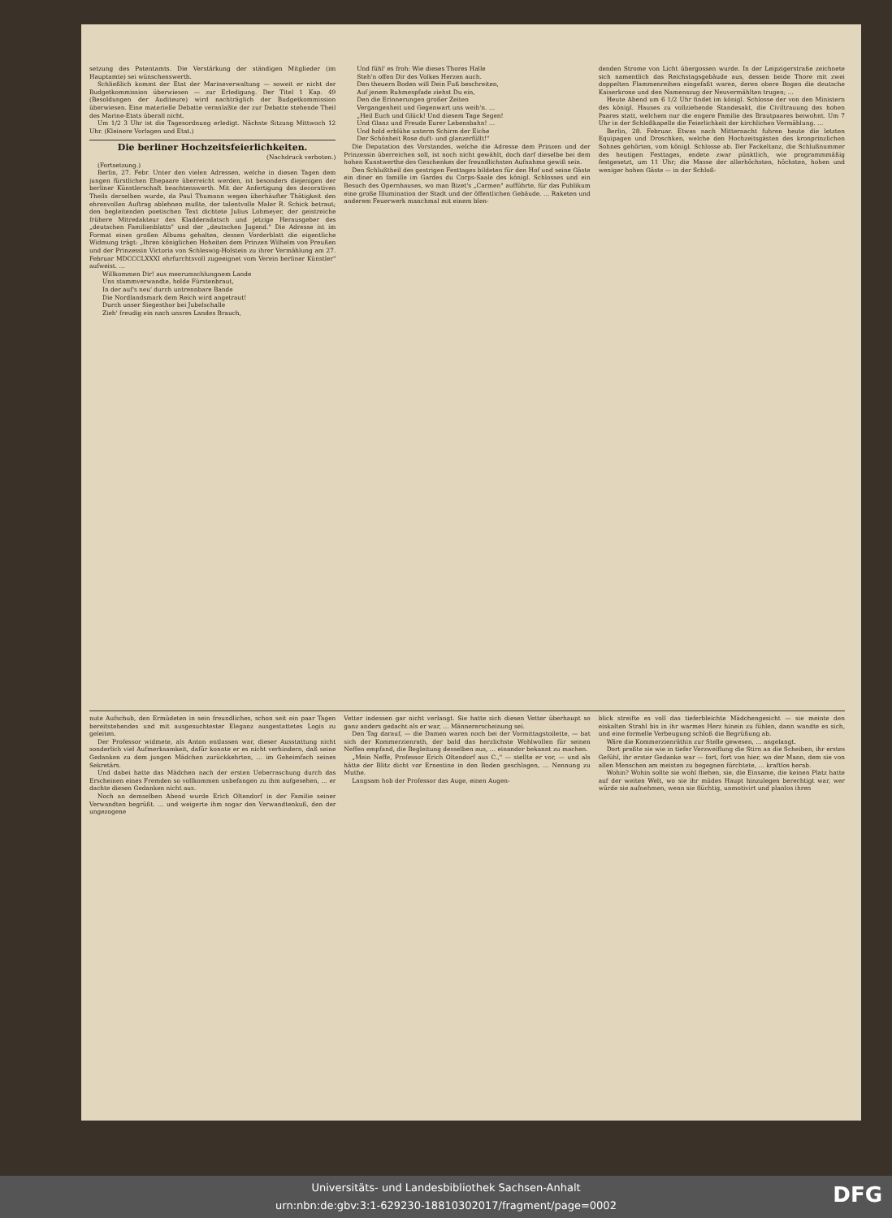setzung des Patentamts. Die Verstärkung der ständigen Mitglieder (im Hauptamte) sei wünschenswerth.
Schließlich kommt der Etat der Marineverwaltung — soweit er nicht der Budgetkommission überwiesen — zur Erledigung. Der Titel 1 Kap. 49 (Besoldungen der Auditeure) wird nachträglich der Budgetkommission überwiesen. Eine materielle Debatte veranlaßte der zur Debatte stehende Theil des Marine-Etats überall nicht.
Um 1/2 3 Uhr ist die Tagesordnung erledigt. Nächste Sitzung Mittwoch 12 Uhr. (Kleinere Vorlagen und Etat.)
Die berliner Hochzeitsfeierlichkeiten.
(Nachdruck verboten.)
(Fortsetzung.)
Berlin, 27. Febr. Unter den vielen Adressen, welche in diesen Tagen dem jungen fürstlichen Ehepaare überreicht werden, ist besonders diejenigen der berliner Künstlerschaft beachtenswerth. Mit der Anfertigung des decorativen Theils derselben wurde, da Paul Thumann wegen überhäufter Thätigkeit den ehrenvollen Auftrag ablehnen mußte, der talentvolle Maler R. Schick betraut; den begleitenden poetischen Text dichtete Julius Lohmeyer, der geistreiche frühere Mitredakteur des Kladderadatsch und jetzige Herausgeber des „deutschen Familienblatts" und der „deutschen Jugend." Die Adresse ist im Format eines großen Albums gehalten, dessen Vorderblatt die eigentliche Widmung trägt: „Ihren königlichen Hoheiten dem Prinzen Wilhelm von Preußen und der Prinzessin Victoria von Schleswig-Holstein zu ihrer Vermählung am 27. Februar MDCCCLXXXI ehrfurchtsvoll zugeeignet vom Verein berliner Künstler" aufweist. …
Willkommen Dir! aus meerumschlungnem Lande
Uns stammverwandte, holde Fürstenbraut,
In der auf's neu' durch untrennbare Bande
Die Nordlandsmark dem Reich wird angetraut!
Durch unser Siegesthor bei Jubelschalle
Zieh' freudig ein nach unsres Landes Brauch,
Und fühl' es froh: Wie dieses Thores Halle
Steh'n offen Dir des Volkes Herzen auch.
Den theuern Boden will Dein Fuß beschreiten,
Auf jenem Ruhmespfade ziehst Du ein,
Den die Erinnerungen großer Zeiten
Vergangenheit und Gegenwart uns weih'n. …
„Heil Euch und Glück! Und diesem Tage Segen!
Und Glanz und Freude Eurer Lebensbahn! …
Und hold erblühe unterm Schirm der Eiche
Der Schönheit Rose duft- und glanzerfüllt!"
Die Deputation des Vorstandes, welche die Adresse dem Prinzen und der Prinzessin überreichen soll, ist noch nicht gewählt, doch darf dieselbe bei dem hohen Kunstwerthe des Geschenkes der freundlichsten Aufnahme gewiß sein.
Den Schlußtheil des gestrigen Festtages bildeten für den Hof und seine Gäste ein diner en famille im Gardes du Corps-Saale des königl. Schlosses und ein Besuch des Opernhauses, wo man Bizet's „Carmen" aufführte, für das Publikum eine große Illumination der Stadt und der öffentlichen Gebäude. … Raketen und anderem Feuerwerk manchmal mit einem blen-
denden Strome von Licht übergossen wurde. In der Leipzigerstraße zeichnete sich namentlich das Reichstagsgebäude aus, dessen beide Thore mit zwei doppelten Flammenreihen eingefaßt waren, deren obere Bogen die deutsche Kaiserkrone und den Namenszug der Neuvermählten trugen; …
Heute Abend um 6 1/2 Uhr findet im königl. Schlosse der von den Ministern des königl. Hauses zu vollziehende Standesakt, die Civiltrauung des hohen Paares statt, welchem nur die engere Familie des Brautpaares beiwohnt. Um 7 Uhr in der Schloßkapelle die Feierlichkeit der kirchlichen Vermählung. …
Berlin, 28. Februar. Etwas nach Mitternacht fuhren heute die letzten Equipagen und Droschken, welche den Hochzeitsgästen des kronprinzlichen Sohnes gehörten, vom königl. Schlosse ab. Der Fackeltanz, die Schlußnummer des heutigen Festtages, endete zwar pünktlich, wie programmmäßig festgesetzt, um 11 Uhr; die Masse der allerhöchsten, höchsten, hohen und weniger hohen Gäste — in der Schloß-
nute Aufschub, den Ermüdeten in sein freundliches, schon seit ein paar Tagen bereitstehendes und mit ausgesuchtester Eleganz ausgestattetes Logis zu geleiten.
Der Professor widmete, als Anton entlassen war, dieser Ausstattung nicht sonderlich viel Aufmerksamkeit, dafür konnte er es nicht verhindern, daß seine Gedanken zu dem jungen Mädchen zurückkehrten, … im Geheimfach seines Sekretärs.
Und dabei hatte das Mädchen nach der ersten Ueberraschung durch das Erscheinen eines Fremden so vollkommen unbefangen zu ihm aufgesehen, … er dachte diesen Gedanken nicht aus.
Noch an demselben Abend wurde Erich Oltendorf in der Familie seiner Verwandten begrüßt. … und weigerte ihm sogar den Verwandtenkuß, den der ungezogene
Vetter indessen gar nicht verlangt. Sie hatte sich diesen Vetter überhaupt so ganz anders gedacht als er war, … Männererscheinung sei.
Den Tag darauf, — die Damen waren noch bei der Vormittagstoilette, — bat sich der Kommerzienrath, der bald das herzlichste Wohlwollen für seinen Neffen empfand, die Begleitung desselben aus, … einander bekannt zu machen.
„Mein Neffe, Professor Erich Oltendorf aus C.," — stellte er vor, — und als hätte der Blitz dicht vor Ernestine in den Boden geschlagen, … Nennung zu Muthe.
Langsam hob der Professor das Auge, einen Augen-
blick streifte es voll das tieferbleichte Mädchengesicht — sie meinte den eiskalten Strahl bis in ihr warmes Herz hinein zu fühlen, dann wandte es sich, und eine formelle Verbeugung schloß die Begrüßung ab.
Wäre die Kommerzienräthin zur Stelle gewesen, … angelangt.
Dort preßte sie wie in tiefer Verzweiflung die Stirn an die Scheiben, ihr erstes Gefühl, ihr erster Gedanke war — fort, fort von hier, wo der Mann, dem sie von allen Menschen am meisten zu begegnen fürchtete, … kraftlos herab.
Wohin? Wohin sollte sie wohl fliehen, sie, die Einsame, die keinen Platz hatte auf der weiten Welt, wo sie ihr müdes Haupt hinzulegen berechtigt war, wer würde sie aufnehmen, wenn sie flüchtig, unmotivirt und planlos ihren
Universitäts- und Landesbibliothek Sachsen-Anhalt
urn:nbn:de:gbv:3:1-629230-18810302017/fragment/page=0002
DFG